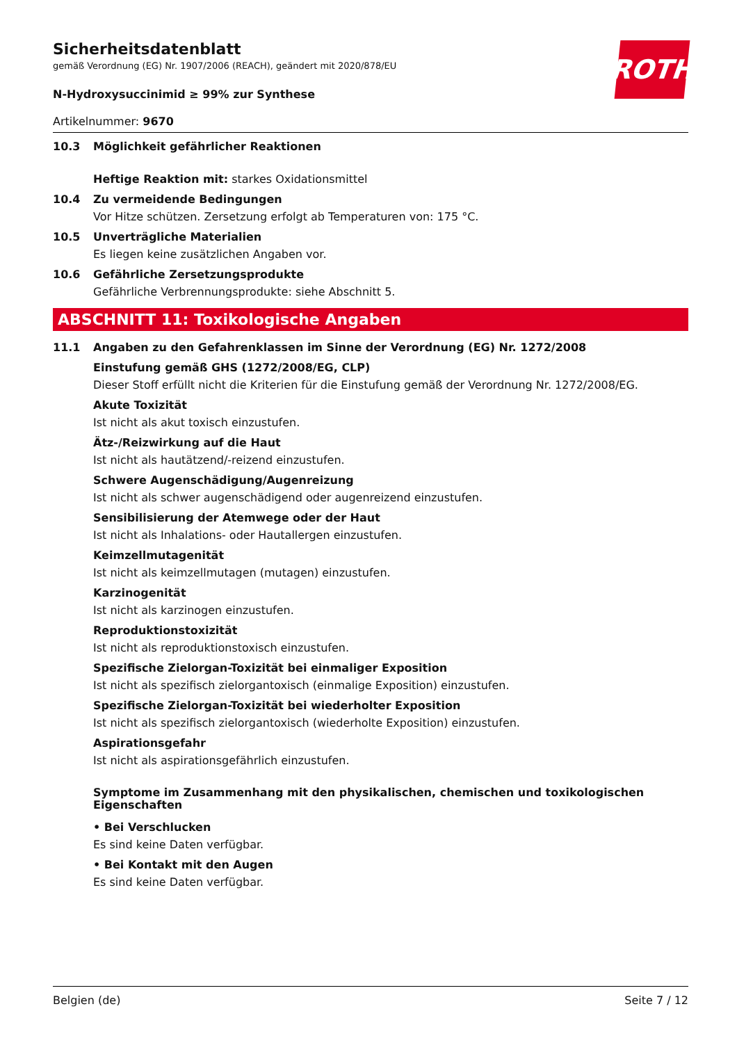ROTH
Sicherheitsdatenblatt
gemäß Verordnung (EG) Nr. 1907/2006 (REACH), geändert mit 2020/878/EU
N-Hydroxysuccinimid ≥ 99% zur Synthese
Artikelnummer: 9670
10.3 Möglichkeit gefährlicher Reaktionen
Heftige Reaktion mit: starkes Oxidationsmittel
10.4 Zu vermeidende Bedingungen
Vor Hitze schützen. Zersetzung erfolgt ab Temperaturen von: 175 °C.
10.5 Unverträgliche Materialien
Es liegen keine zusätzlichen Angaben vor.
10.6 Gefährliche Zersetzungsprodukte
Gefährliche Verbrennungsprodukte: siehe Abschnitt 5.
ABSCHNITT 11: Toxikologische Angaben
11.1 Angaben zu den Gefahrenklassen im Sinne der Verordnung (EG) Nr. 1272/2008
Einstufung gemäß GHS (1272/2008/EG, CLP)
Dieser Stoff erfüllt nicht die Kriterien für die Einstufung gemäß der Verordnung Nr. 1272/2008/EG.
Akute Toxizität
Ist nicht als akut toxisch einzustufen.
Ätz-/Reizwirkung auf die Haut
Ist nicht als hautätzend/-reizend einzustufen.
Schwere Augenschädigung/Augenreizung
Ist nicht als schwer augenschädigend oder augenreizend einzustufen.
Sensibilisierung der Atemwege oder der Haut
Ist nicht als Inhalations- oder Hautallergen einzustufen.
Keimzellmutagenität
Ist nicht als keimzellmutagen (mutagen) einzustufen.
Karzinogenität
Ist nicht als karzinogen einzustufen.
Reproduktionstoxizität
Ist nicht als reproduktionstoxisch einzustufen.
Spezifische Zielorgan-Toxizität bei einmaliger Exposition
Ist nicht als spezifisch zielorgantoxisch (einmalige Exposition) einzustufen.
Spezifische Zielorgan-Toxizität bei wiederholter Exposition
Ist nicht als spezifisch zielorgantoxisch (wiederholte Exposition) einzustufen.
Aspirationsgefahr
Ist nicht als aspirationsgefährlich einzustufen.
Symptome im Zusammenhang mit den physikalischen, chemischen und toxikologischen Eigenschaften
• Bei Verschlucken
Es sind keine Daten verfügbar.
• Bei Kontakt mit den Augen
Es sind keine Daten verfügbar.
Belgien (de) Seite 7 / 12